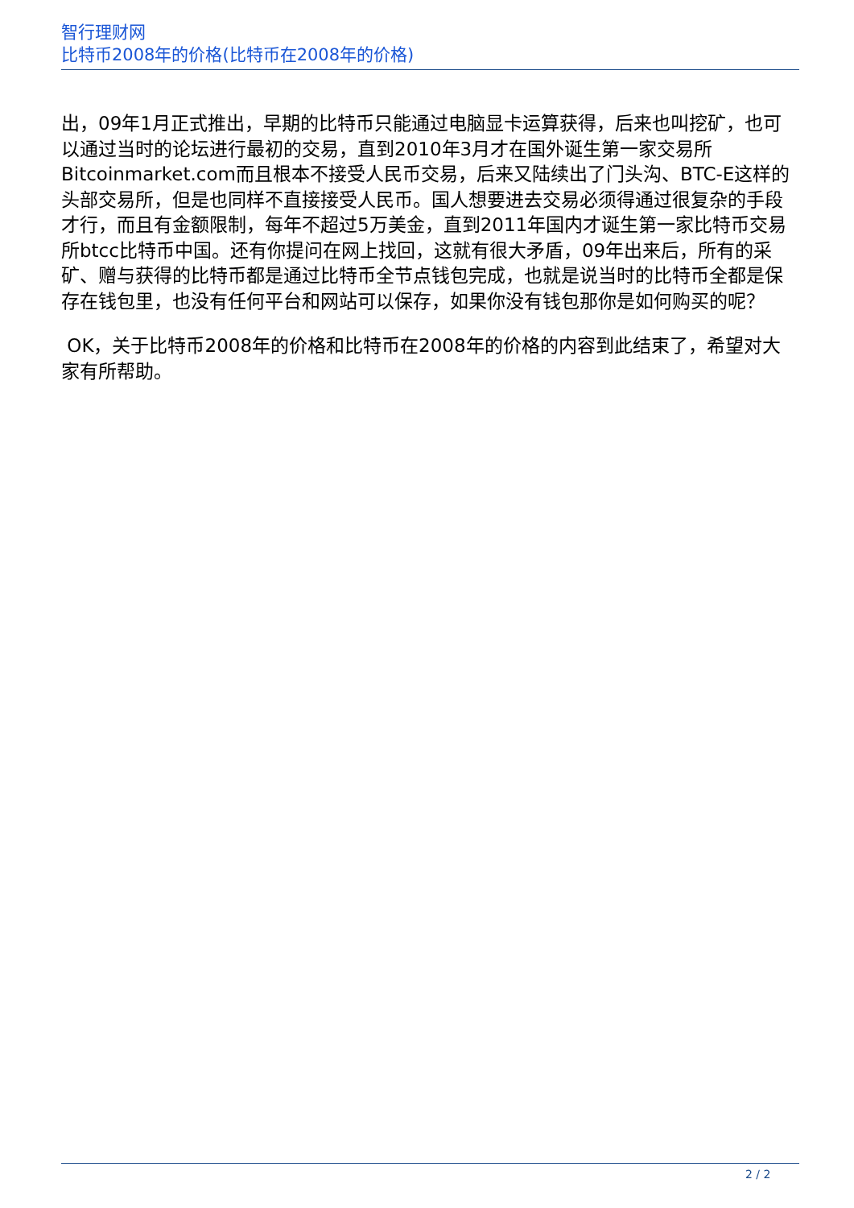智行理财网
比特币2008年的价格(比特币在2008年的价格)
出，09年1月正式推出，早期的比特币只能通过电脑显卡运算获得，后来也叫挖矿，也可以通过当时的论坛进行最初的交易，直到2010年3月才在国外诞生第一家交易所Bitcoinmarket.com而且根本不接受人民币交易，后来又陆续出了门头沟、BTC-E这样的头部交易所，但是也同样不直接接受人民币。国人想要进去交易必须得通过很复杂的手段才行，而且有金额限制，每年不超过5万美金，直到2011年国内才诞生第一家比特币交易所btcc比特币中国。还有你提问在网上找回，这就有很大矛盾，09年出来后，所有的采矿、赠与获得的比特币都是通过比特币全节点钱包完成，也就是说当时的比特币全都是保存在钱包里，也没有任何平台和网站可以保存，如果你没有钱包那你是如何购买的呢？
OK，关于比特币2008年的价格和比特币在2008年的价格的内容到此结束了，希望对大家有所帮助。
2 / 2